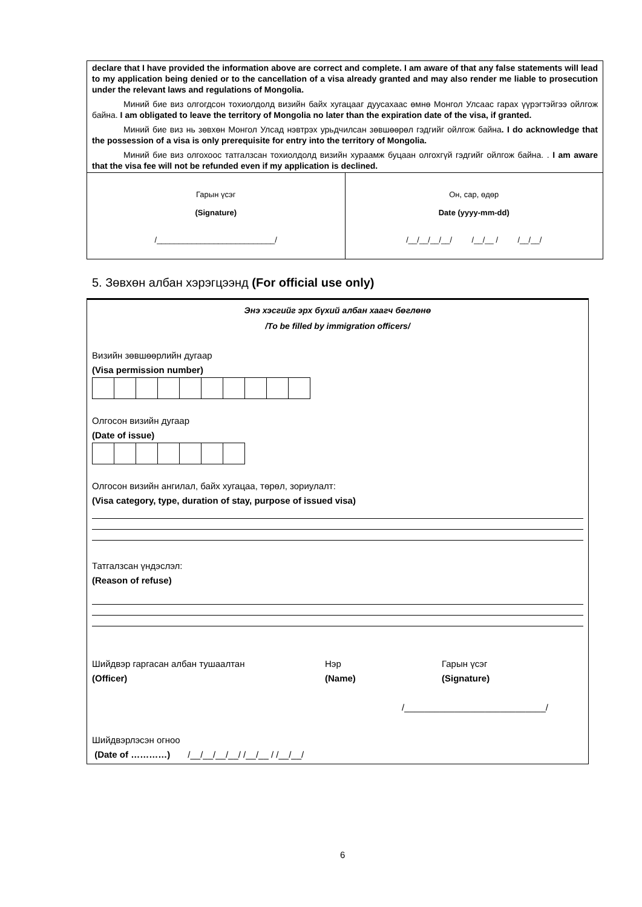declare that I have provided the information above are correct and complete. I am aware of that any false statements will lead to my application being denied or to the cancellation of a visa already granted and may also render me liable to prosecution under the relevant laws and regulations of Mongolia.
Миний бие виз олгогдсон тохиолдолд визийн байх хугацааг дуусахаас өмнө Монгол Улсаас гарах үүрэгтэйгээ ойлгож байна. I am obligated to leave the territory of Mongolia no later than the expiration date of the visa, if granted.
Миний бие виз нь зөвхөн Монгол Улсад нэвтрэх урьдчилсан зөвшөөрөл гэдгийг ойлгож байна. I do acknowledge that the possession of a visa is only prerequisite for entry into the territory of Mongolia.
Миний бие виз олгохоос татгалзсан тохиолдолд визийн хураамж буцаан олгохгүй гэдгийг ойлгож байна. . I am aware that the visa fee will not be refunded even if my application is declined.
Гарын үсэг
(Signature)
/___________________________/
Он, сар, өдөр
Date (yyyy-mm-dd)
/__/__/__/__/ /__/__ / /__/__/
5. Зөвхөн албан хэрэгцээнд (For official use only)
Энэ хэсгийг эрх бүхий албан хаагч бөглөнө
/To be filled by immigration officers/
Визийн зөвшөөрлийн дугаар
(Visa permission number)
Олгосон визийн дугаар
(Date of issue)
Олгосон визийн ангилал, байх хугацаа, төрөл, зориулалт:
(Visa category, type, duration of stay, purpose of issued visa)
Татгалзсан үндэслэл:
(Reason of refuse)
Шийдвэр гаргасан албан тушаалтан Нэр Гарын үсэг
(Officer) (Name) (Signature)
/____________________________/
Шийдвэрлэсэн огноо
(Date of …………) /__/__/__/__/ /__/__ / /__/__/
6